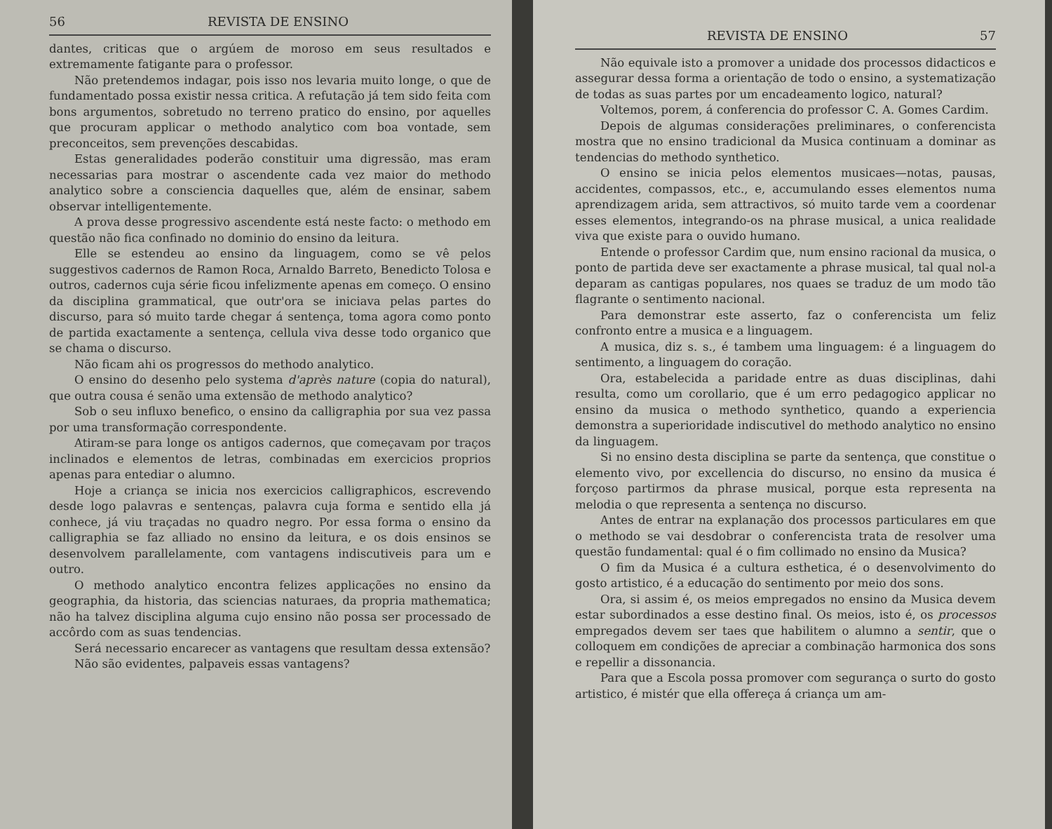56 REVISTA DE ENSINO
dantes, criticas que o argúem de moroso em seus resultados e extremamente fatigante para o professor.
Não pretendemos indagar, pois isso nos levaria muito longe, o que de fundamentado possa existir nessa critica. A refutação já tem sido feita com bons argumentos, sobretudo no terreno pratico do ensino, por aquelles que procuram applicar o methodo analytico com boa vontade, sem preconceitos, sem prevenções descabidas.
Estas generalidades poderão constituir uma digressão, mas eram necessarias para mostrar o ascendente cada vez maior do methodo analytico sobre a consciencia daquelles que, além de ensinar, sabem observar intelligentemente.
A prova desse progressivo ascendente está neste facto: o methodo em questão não fica confinado no dominio do ensino da leitura.
Elle se estendeu ao ensino da linguagem, como se vê pelos suggestivos cadernos de Ramon Roca, Arnaldo Barreto, Benedicto Tolosa e outros, cadernos cuja série ficou infelizmente apenas em começo. O ensino da disciplina grammatical, que outr'ora se iniciava pelas partes do discurso, para só muito tarde chegar á sentença, toma agora como ponto de partida exactamente a sentença, cellula viva desse todo organico que se chama o discurso.
Não ficam ahi os progressos do methodo analytico.
O ensino do desenho pelo systema d'après nature (copia do natural), que outra cousa é senão uma extensão de methodo analytico?
Sob o seu influxo benefico, o ensino da calligraphia por sua vez passa por uma transformação correspondente.
Atiram-se para longe os antigos cadernos, que começavam por traços inclinados e elementos de letras, combinadas em exercicios proprios apenas para entediar o alumno.
Hoje a criança se inicia nos exercicios calligraphicos, escrevendo desde logo palavras e sentenças, palavra cuja forma e sentido ella já conhece, já viu traçadas no quadro negro. Por essa forma o ensino da calligraphia se faz alliado no ensino da leitura, e os dois ensinos se desenvolvem parallelamente, com vantagens indiscutiveis para um e outro.
O methodo analytico encontra felizes applicações no ensino da geographia, da historia, das sciencias naturaes, da propria mathematica; não ha talvez disciplina alguma cujo ensino não possa ser processado de accôrdo com as suas tendencias.
Será necessario encarecer as vantagens que resultam dessa extensão?
Não são evidentes, palpaveis essas vantagens?
REVISTA DE ENSINO 57
Não equivale isto a promover a unidade dos processos didacticos e assegurar dessa forma a orientação de todo o ensino, a systematização de todas as suas partes por um encadeamento logico, natural?
Voltemos, porem, á conferencia do professor C. A. Gomes Cardim.
Depois de algumas considerações preliminares, o conferencista mostra que no ensino tradicional da Musica continuam a dominar as tendencias do methodo synthetico.
O ensino se inicia pelos elementos musicaes—notas, pausas, accidentes, compassos, etc., e, accumulando esses elementos numa aprendizagem arida, sem attractivos, só muito tarde vem a coordenar esses elementos, integrando-os na phrase musical, a unica realidade viva que existe para o ouvido humano.
Entende o professor Cardim que, num ensino racional da musica, o ponto de partida deve ser exactamente a phrase musical, tal qual nol-a deparam as cantigas populares, nos quaes se traduz de um modo tão flagrante o sentimento nacional.
Para demonstrar este asserto, faz o conferencista um feliz confronto entre a musica e a linguagem.
A musica, diz s. s., é tambem uma linguagem: é a linguagem do sentimento, a linguagem do coração.
Ora, estabelecida a paridade entre as duas disciplinas, dahi resulta, como um corollario, que é um erro pedagogico applicar no ensino da musica o methodo synthetico, quando a experiencia demonstra a superioridade indiscutivel do methodo analytico no ensino da linguagem.
Si no ensino desta disciplina se parte da sentença, que constitue o elemento vivo, por excellencia do discurso, no ensino da musica é forçoso partirmos da phrase musical, porque esta representa na melodia o que representa a sentença no discurso.
Antes de entrar na explanação dos processos particulares em que o methodo se vai desdobrar o conferencista trata de resolver uma questão fundamental: qual é o fim collimado no ensino da Musica?
O fim da Musica é a cultura esthetica, é o desenvolvimento do gosto artistico, é a educação do sentimento por meio dos sons.
Ora, si assim é, os meios empregados no ensino da Musica devem estar subordinados a esse destino final. Os meios, isto é, os processos empregados devem ser taes que habilitem o alumno a sentir, que o colloquem em condições de apreciar a combinação harmonica dos sons e repellir a dissonancia.
Para que a Escola possa promover com segurança o surto do gosto artistico, é mistér que ella offereça á criança um am-